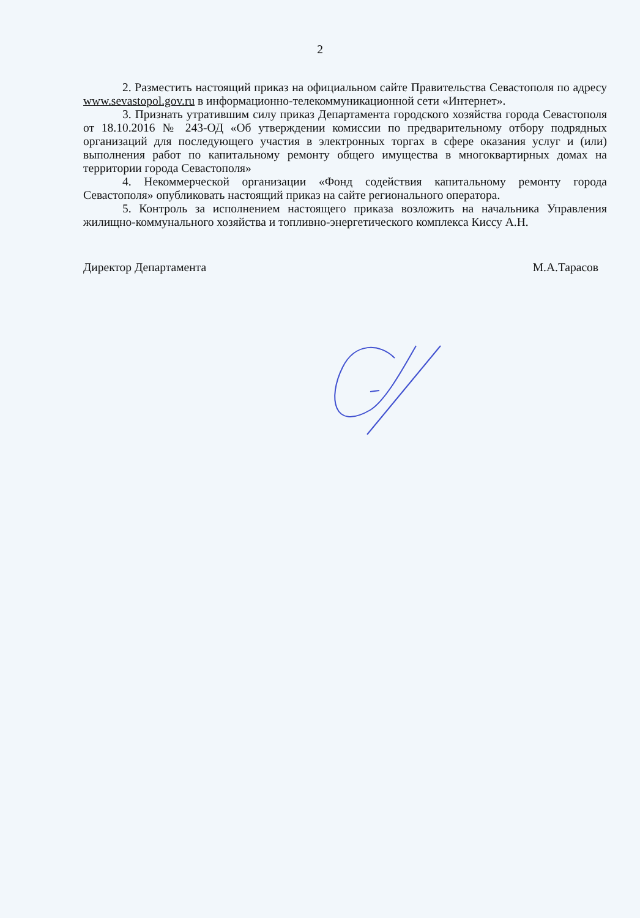2
2. Разместить настоящий приказ на официальном сайте Правительства Севастополя по адресу www.sevastopol.gov.ru в информационно-телекоммуникационной сети «Интернет».
3. Признать утратившим силу приказ Департамента городского хозяйства города Севастополя от 18.10.2016 № 243-ОД «Об утверждении комиссии по предварительному отбору подрядных организаций для последующего участия в электронных торгах в сфере оказания услуг и (или) выполнения работ по капитальному ремонту общего имущества в многоквартирных домах на территории города Севастополя»
4. Некоммерческой организации «Фонд содействия капитальному ремонту города Севастополя» опубликовать настоящий приказ на сайте регионального оператора.
5. Контроль за исполнением настоящего приказа возложить на начальника Управления жилищно-коммунального хозяйства и топливно-энергетического комплекса Киссу А.Н.
Директор Департамента М.А.Тарасов